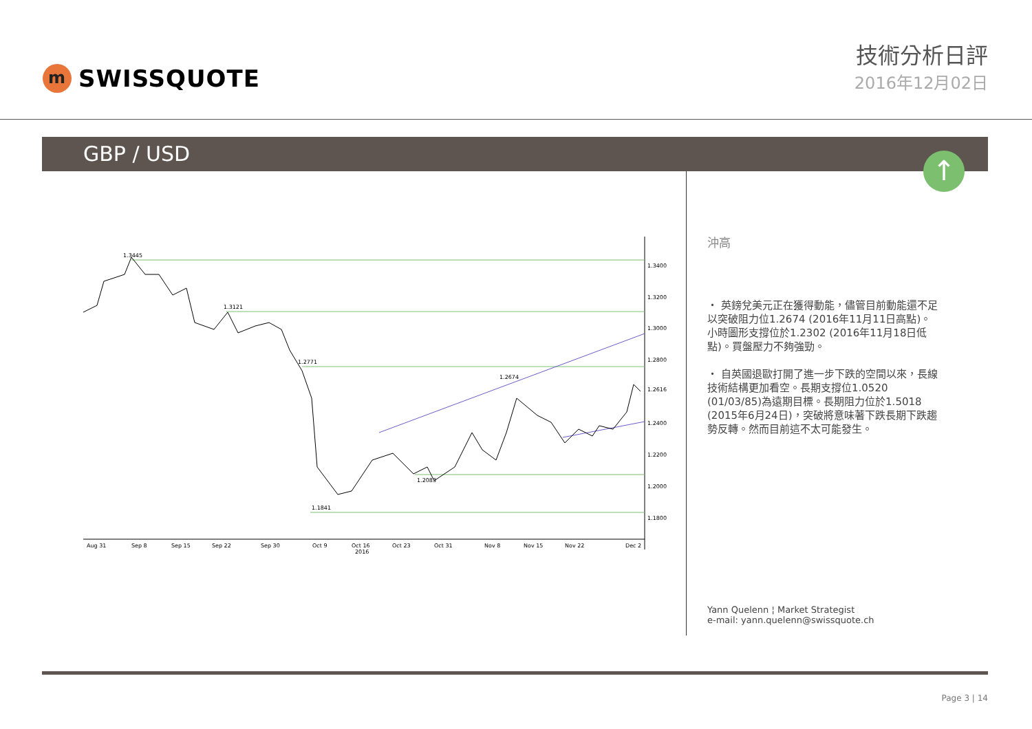m
SWISSQUOTE
技術分析日評
2016年12月02日
GBP / USD
↑
1.3445
1.3121
1.2771
1.2674
1.2083
1.1841
1.3400
1.3200
1.3000
1.2800
1.2400
1.2200
1.2000
1.1800
1.2616
Aug 31
Sep 8
Sep 15
Sep 22
Sep 30
Oct 9
Oct 16
2016
Oct 23
Oct 31
Nov 8
Nov 15
Nov 22
Dec 2
沖高
・ 英鎊兌美元正在獲得動能，儘管目前動能還不足以突破阻力位1.2674 (2016年11月11日高點)。小時圖形支撐位於1.2302 (2016年11月18日低點)。買盤壓力不夠強勁。
・ 自英國退歐打開了進一步下跌的空間以來，長線技術結構更加看空。長期支撐位1.0520 (01/03/85)為遠期目標。長期阻力位於1.5018 (2015年6月24日)，突破將意味著下跌長期下跌趨勢反轉。然而目前這不太可能發生。
Yann Quelenn ¦ Market Strategist
e-mail: yann.quelenn@swissquote.ch
Page 3 | 14